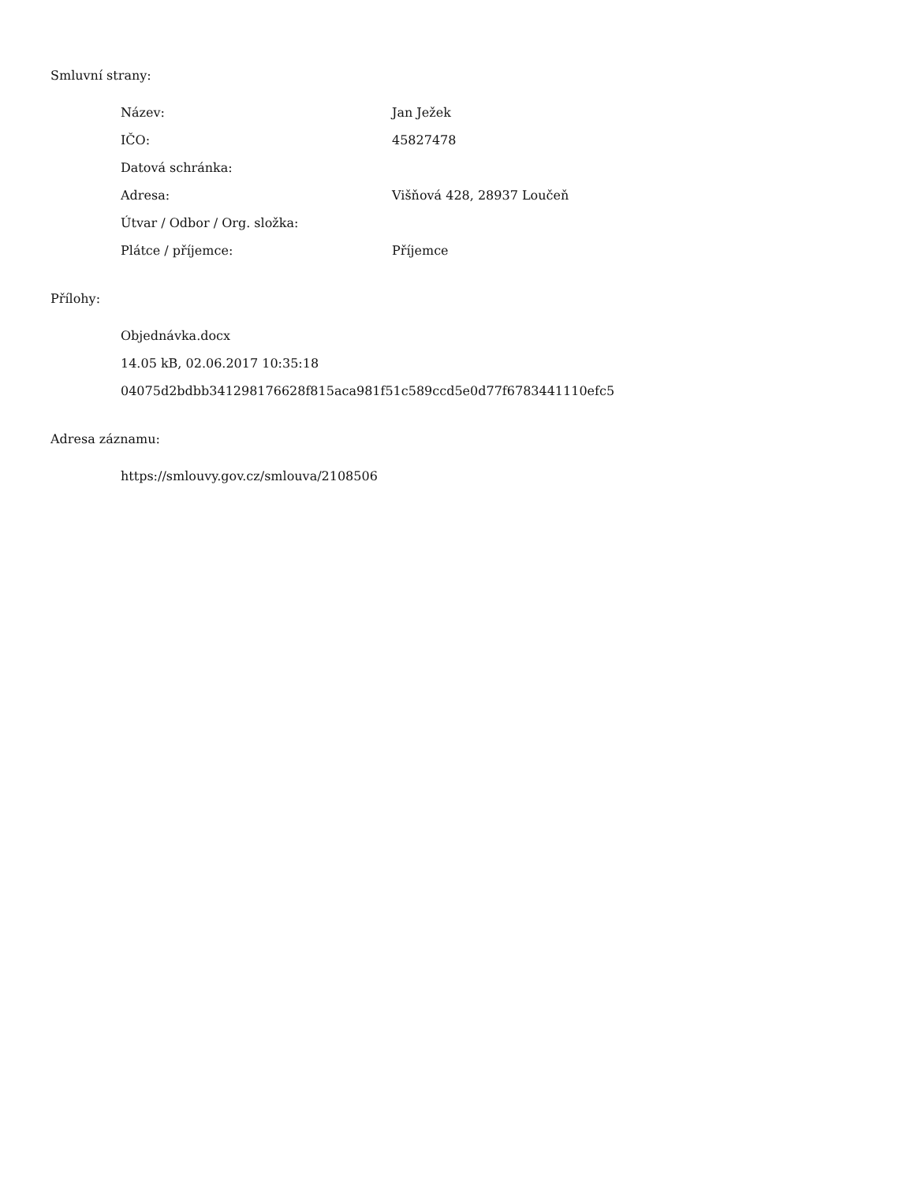Smluvní strany:
| Název: | Jan Ježek |
| IČO: | 45827478 |
| Datová schránka: | |
| Adresa: | Višňová 428, 28937 Loučeň |
| Útvar / Odbor / Org. složka: | |
| Plátce / příjemce: | Příjemce |
Přílohy:
Objednávka.docx
14.05 kB, 02.06.2017 10:35:18
04075d2bdbb341298176628f815aca981f51c589ccd5e0d77f6783441110efc5
Adresa záznamu:
https://smlouvy.gov.cz/smlouva/2108506